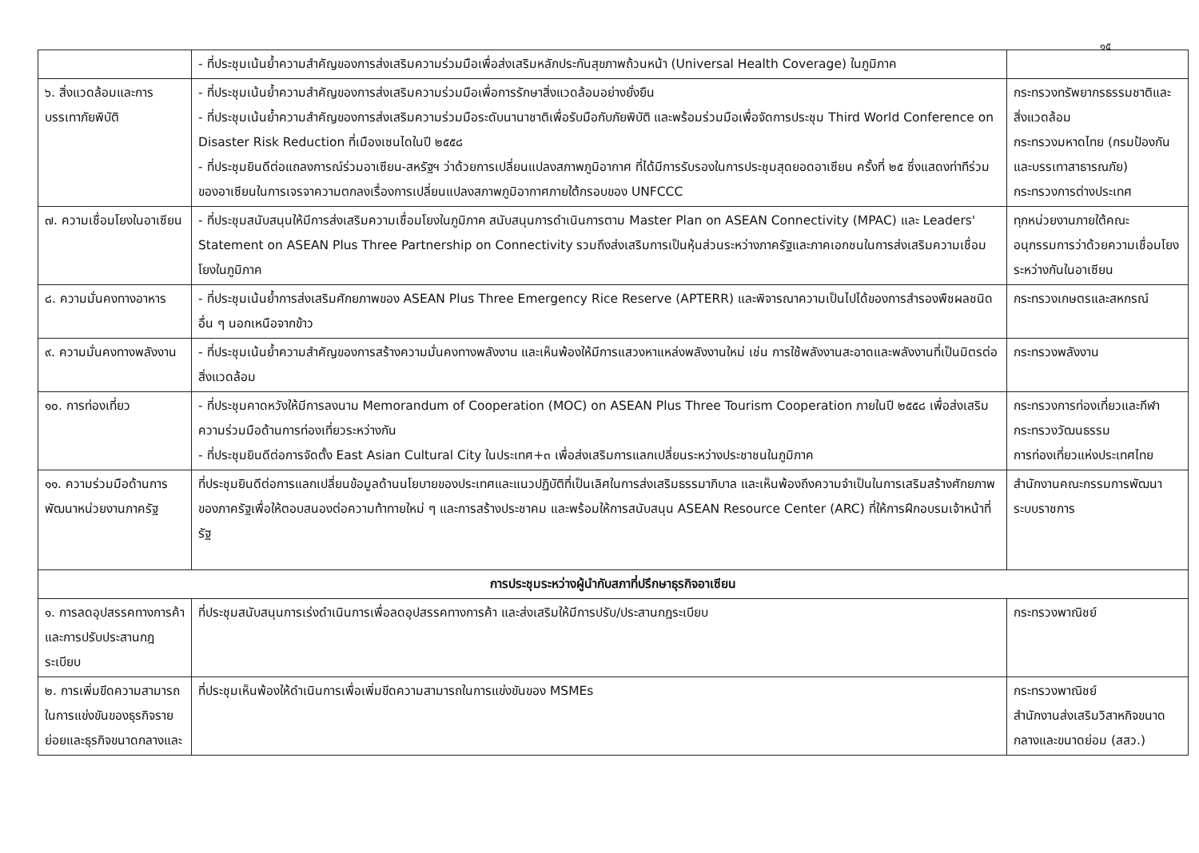๑๕
| | - ที่ประชุมเน้นย้ำความสำคัญของการส่งเสริมความร่วมมือเพื่อส่งเสริมหลักประกันสุขภาพถ้วนหน้า (Universal Health Coverage) ในภูมิภาค | |
| ๖. สิ่งแวดล้อมและการบรรเทาภัยพิบัติ | - ที่ประชุมเน้นย้ำความสำคัญของการส่งเสริมความร่วมมือเพื่อการรักษาสิ่งแวดล้อมอย่างยั่งยืน - ที่ประชุมเน้นย้ำความสำคัญของการส่งเสริมความร่วมมือระดับนานาชาติเพื่อรับมือกับภัยพิบัติ และพร้อมร่วมมือเพื่อจัดการประชุม Third World Conference on Disaster Risk Reduction ที่เมืองเซนไดในปี ๒๕๕๘ - ที่ประชุมยินดีต่อแถลงการณ์ร่วมอาเซียน-สหรัฐฯ ว่าด้วยการเปลี่ยนแปลงสภาพภูมิอากาศ ที่ได้มีการรับรองในการประชุมสุดยอดอาเซียน ครั้งที่ ๒๕ ซึ่งแสดงท่าทีร่วมของอาเซียนในการเจรจาความตกลงเรื่องการเปลี่ยนแปลงสภาพภูมิอากาศภายใต้กรอบของ UNFCCC | กระทรวงทรัพยากรธรรมชาติและสิ่งแวดล้อม กระทรวงมหาดไทย (กรมป้องกันและบรรเทาสาธารณภัย) กระทรวงการต่างประเทศ |
| ๗. ความเชื่อมโยงในอาเซียน | - ที่ประชุมสนับสนุนให้มีการส่งเสริมความเชื่อมโยงในภูมิภาค สนับสนุนการดำเนินการตาม Master Plan on ASEAN Connectivity (MPAC) และ Leaders' Statement on ASEAN Plus Three Partnership on Connectivity รวมถึงส่งเสริมการเป็นหุ้นส่วนระหว่างภาครัฐและภาคเอกชนในการส่งเสริมความเชื่อมโยงในภูมิภาค | ทุกหน่วยงานภายใต้คณะอนุกรรมการว่าด้วยความเชื่อมโยงระหว่างกันในอาเซียน |
| ๘. ความมั่นคงทางอาหาร | - ที่ประชุมเน้นย้ำการส่งเสริมศักยภาพของ ASEAN Plus Three Emergency Rice Reserve (APTERR) และพิจารณาความเป็นไปได้ของการสำรองพืชผลชนิดอื่น ๆ นอกเหนือจากข้าว | กระทรวงเกษตรและสหกรณ์ |
| ๙. ความมั่นคงทางพลังงาน | - ที่ประชุมเน้นย้ำความสำคัญของการสร้างความมั่นคงทางพลังงาน และเห็นพ้องให้มีการแสวงหาแหล่งพลังงานใหม่ เช่น การใช้พลังงานสะอาดและพลังงานที่เป็นมิตรต่อสิ่งแวดล้อม | กระทรวงพลังงาน |
| ๑๐. การท่องเที่ยว | - ที่ประชุมคาดหวังให้มีการลงนาม Memorandum of Cooperation (MOC) on ASEAN Plus Three Tourism Cooperation ภายในปี ๒๕๕๘ เพื่อส่งเสริมความร่วมมือด้านการท่องเที่ยวระหว่างกัน - ที่ประชุมยินดีต่อการจัดตั้ง East Asian Cultural City ในประเทศ+๓ เพื่อส่งเสริมการแลกเปลี่ยนระหว่างประชาชนในภูมิภาค | กระทรวงการท่องเที่ยวและกีฬา กระทรวงวัฒนธรรม การท่องเที่ยวแห่งประเทศไทย |
| ๑๑. ความร่วมมือด้านการพัฒนาหน่วยงานภาครัฐ | ที่ประชุมยินดีต่อการแลกเปลี่ยนข้อมูลด้านนโยบายของประเทศและแนวปฏิบัติที่เป็นเลิศในการส่งเสริมธรรมาภิบาล และเห็นพ้องถึงความจำเป็นในการเสริมสร้างศักยภาพของภาครัฐเพื่อให้ตอบสนองต่อความท้าทายใหม่ ๆ และการสร้างประชาคม และพร้อมให้การสนับสนุน ASEAN Resource Center (ARC) ที่ให้การฝึกอบรมเจ้าหน้าที่รัฐ | สำนักงานคณะกรรมการพัฒนาระบบราชการ |
| การประชุมระหว่างผู้นำกับสภาที่ปรึกษาธุรกิจอาเซียน | | |
| ๑. การลดอุปสรรคทางการค้าและการปรับประสานกฎระเบียบ | ที่ประชุมสนับสนุนการเร่งดำเนินการเพื่อลดอุปสรรคทางการค้า และส่งเสริมให้มีการปรับ/ประสานกฎระเบียบ | กระทรวงพาณิชย์ |
| ๒. การเพิ่มขีดความสามารถในการแข่งขันของธุรกิจรายย่อยและธุรกิจขนาดกลางและ | ที่ประชุมเห็นพ้องให้ดำเนินการเพื่อเพิ่มขีดความสามารถในการแข่งขันของ MSMEs | กระทรวงพาณิชย์ สำนักงานส่งเสริมวิสาหกิจขนาดกลางและขนาดย่อม (สสว.) |